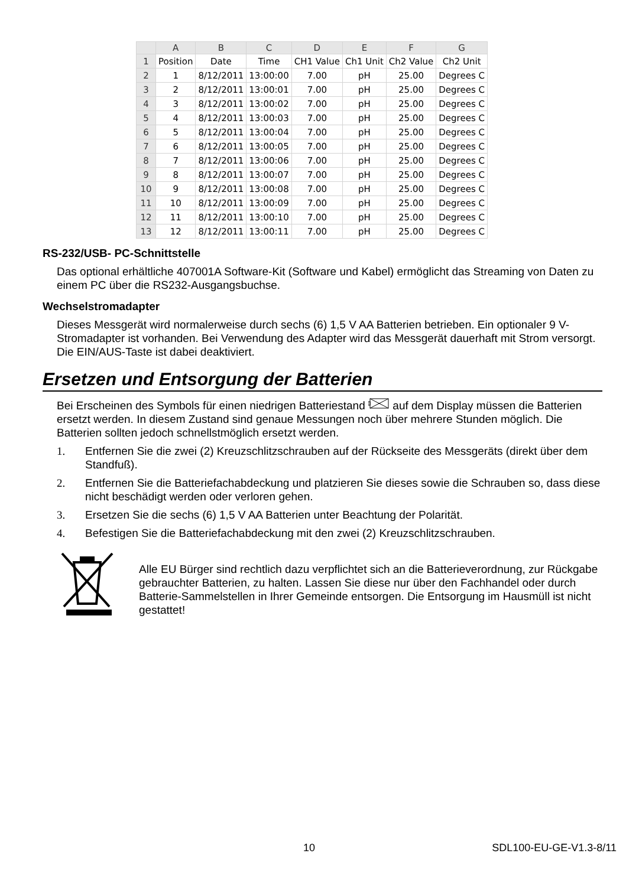| | A | B | C | D | E | F | G |
| --- | --- | --- | --- | --- | --- | --- | --- |
| 1 | Position | Date | Time | CH1 Value | Ch1 Unit | Ch2 Value | Ch2 Unit |
| 2 | 1 | 8/12/2011 | 13:00:00 | 7.00 | pH | 25.00 | Degrees C |
| 3 | 2 | 8/12/2011 | 13:00:01 | 7.00 | pH | 25.00 | Degrees C |
| 4 | 3 | 8/12/2011 | 13:00:02 | 7.00 | pH | 25.00 | Degrees C |
| 5 | 4 | 8/12/2011 | 13:00:03 | 7.00 | pH | 25.00 | Degrees C |
| 6 | 5 | 8/12/2011 | 13:00:04 | 7.00 | pH | 25.00 | Degrees C |
| 7 | 6 | 8/12/2011 | 13:00:05 | 7.00 | pH | 25.00 | Degrees C |
| 8 | 7 | 8/12/2011 | 13:00:06 | 7.00 | pH | 25.00 | Degrees C |
| 9 | 8 | 8/12/2011 | 13:00:07 | 7.00 | pH | 25.00 | Degrees C |
| 10 | 9 | 8/12/2011 | 13:00:08 | 7.00 | pH | 25.00 | Degrees C |
| 11 | 10 | 8/12/2011 | 13:00:09 | 7.00 | pH | 25.00 | Degrees C |
| 12 | 11 | 8/12/2011 | 13:00:10 | 7.00 | pH | 25.00 | Degrees C |
| 13 | 12 | 8/12/2011 | 13:00:11 | 7.00 | pH | 25.00 | Degrees C |
RS-232/USB- PC-Schnittstelle
Das optional erhältliche 407001A Software-Kit (Software und Kabel) ermöglicht das Streaming von Daten zu einem PC über die RS232-Ausgangsbuchse.
Wechselstromadapter
Dieses Messgerät wird normalerweise durch sechs (6) 1,5 V AA Batterien betrieben. Ein optionaler 9 V-Stromadapter ist vorhanden. Bei Verwendung des Adapter wird das Messgerät dauerhaft mit Strom versorgt. Die EIN/AUS-Taste ist dabei deaktiviert.
Ersetzen und Entsorgung der Batterien
Bei Erscheinen des Symbols für einen niedrigen Batteriestand auf dem Display müssen die Batterien ersetzt werden. In diesem Zustand sind genaue Messungen noch über mehrere Stunden möglich. Die Batterien sollten jedoch schnellstmöglich ersetzt werden.
1. Entfernen Sie die zwei (2) Kreuzschlitzschrauben auf der Rückseite des Messgeräts (direkt über dem Standfuß).
2. Entfernen Sie die Batteriefachabdeckung und platzieren Sie dieses sowie die Schrauben so, dass diese nicht beschädigt werden oder verloren gehen.
3. Ersetzen Sie die sechs (6) 1,5 V AA Batterien unter Beachtung der Polarität.
4. Befestigen Sie die Batteriefachabdeckung mit den zwei (2) Kreuzschlitzschrauben.
Alle EU Bürger sind rechtlich dazu verpflichtet sich an die Batterieverordnung, zur Rückgabe gebrauchter Batterien, zu halten. Lassen Sie diese nur über den Fachhandel oder durch Batterie-Sammelstellen in Ihrer Gemeinde entsorgen. Die Entsorgung im Hausmüll ist nicht gestattet!
10 SDL100-EU-GE-V1.3-8/11